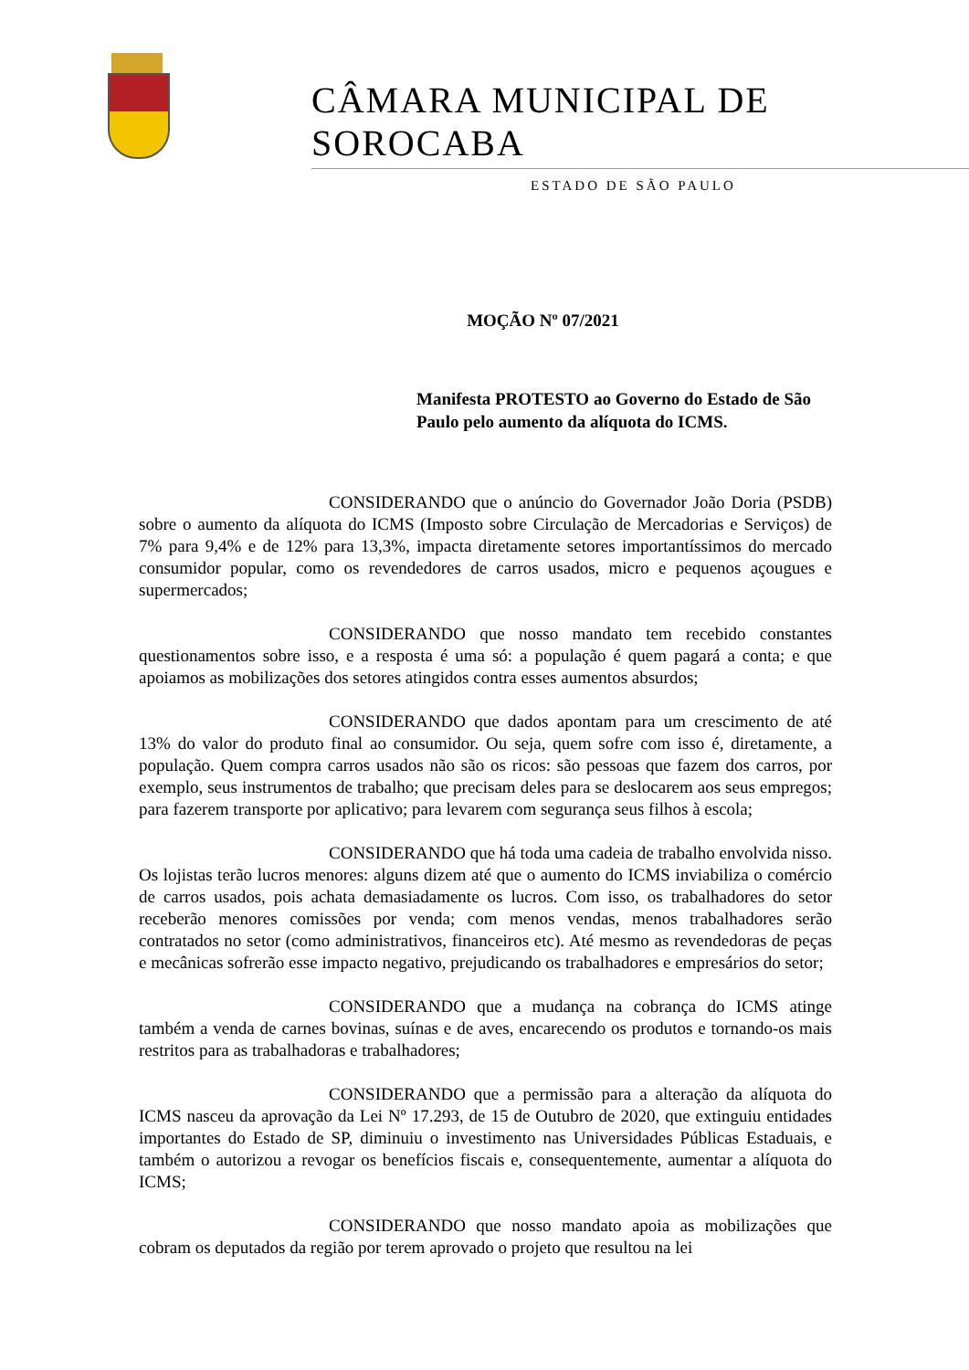CÂMARA MUNICIPAL DE SOROCABA
ESTADO DE SÃO PAULO
MOÇÃO Nº 07/2021
Manifesta PROTESTO ao Governo do Estado de São Paulo pelo aumento da alíquota do ICMS.
CONSIDERANDO que o anúncio do Governador João Doria (PSDB) sobre o aumento da alíquota do ICMS (Imposto sobre Circulação de Mercadorias e Serviços) de 7% para 9,4% e de 12% para 13,3%, impacta diretamente setores importantíssimos do mercado consumidor popular, como os revendedores de carros usados, micro e pequenos açougues e supermercados;
CONSIDERANDO que nosso mandato tem recebido constantes questionamentos sobre isso, e a resposta é uma só: a população é quem pagará a conta; e que apoiamos as mobilizações dos setores atingidos contra esses aumentos absurdos;
CONSIDERANDO que dados apontam para um crescimento de até 13% do valor do produto final ao consumidor. Ou seja, quem sofre com isso é, diretamente, a população. Quem compra carros usados não são os ricos: são pessoas que fazem dos carros, por exemplo, seus instrumentos de trabalho; que precisam deles para se deslocarem aos seus empregos; para fazerem transporte por aplicativo; para levarem com segurança seus filhos à escola;
CONSIDERANDO que há toda uma cadeia de trabalho envolvida nisso. Os lojistas terão lucros menores: alguns dizem até que o aumento do ICMS inviabiliza o comércio de carros usados, pois achata demasiadamente os lucros. Com isso, os trabalhadores do setor receberão menores comissões por venda; com menos vendas, menos trabalhadores serão contratados no setor (como administrativos, financeiros etc). Até mesmo as revendedoras de peças e mecânicas sofrerão esse impacto negativo, prejudicando os trabalhadores e empresários do setor;
CONSIDERANDO que a mudança na cobrança do ICMS atinge também a venda de carnes bovinas, suínas e de aves, encarecendo os produtos e tornando-os mais restritos para as trabalhadoras e trabalhadores;
CONSIDERANDO que a permissão para a alteração da alíquota do ICMS nasceu da aprovação da Lei Nº 17.293, de 15 de Outubro de 2020, que extinguiu entidades importantes do Estado de SP, diminuiu o investimento nas Universidades Públicas Estaduais, e também o autorizou a revogar os benefícios fiscais e, consequentemente, aumentar a alíquota do ICMS;
CONSIDERANDO que nosso mandato apoia as mobilizações que cobram os deputados da região por terem aprovado o projeto que resultou na lei